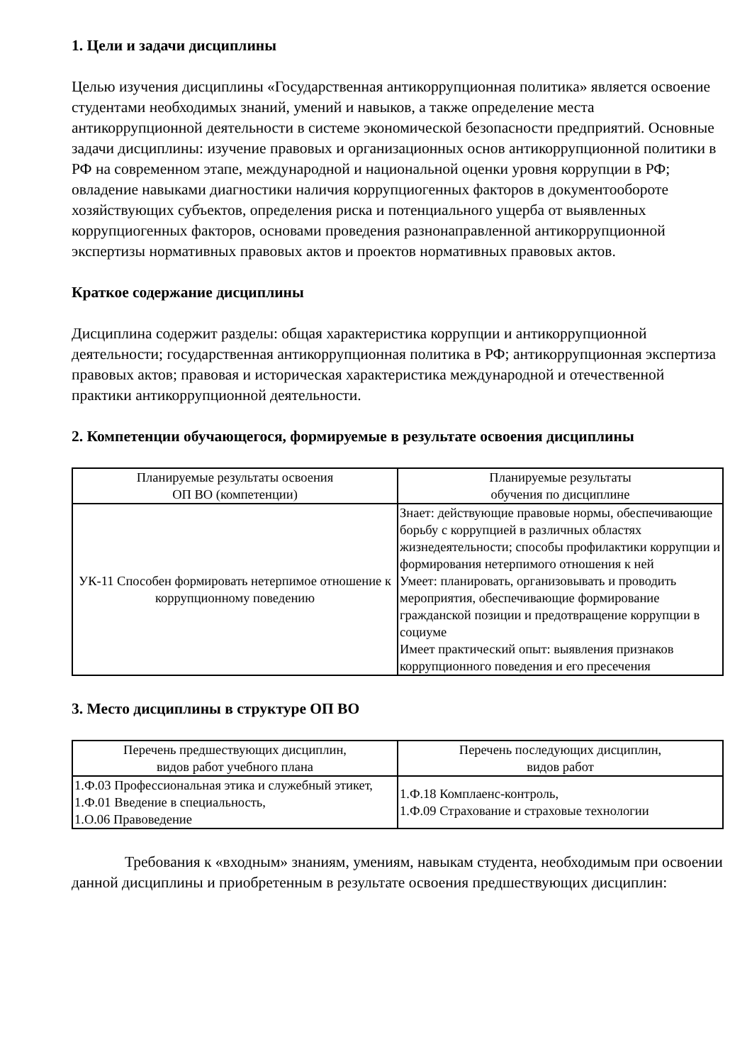1. Цели и задачи дисциплины
Целью изучения дисциплины «Государственная антикоррупционная политика» является освоение студентами необходимых знаний, умений и навыков, а также определение места антикоррупционной деятельности в системе экономической безопасности предприятий. Основные задачи дисциплины: изучение правовых и организационных основ антикоррупционной политики в РФ на современном этапе, международной и национальной оценки уровня коррупции в РФ; овладение навыками диагностики наличия коррупциогенных факторов в документообороте хозяйствующих субъектов, определения риска и потенциального ущерба от выявленных коррупциогенных факторов, основами проведения разнонаправленной антикоррупционной экспертизы нормативных правовых актов и проектов нормативных правовых актов.
Краткое содержание дисциплины
Дисциплина содержит разделы: общая характеристика коррупции и антикоррупционной деятельности; государственная антикоррупционная политика в РФ; антикоррупционная экспертиза правовых актов; правовая и историческая характеристика международной и отечественной практики антикоррупционной деятельности.
2. Компетенции обучающегося, формируемые в результате освоения дисциплины
| Планируемые результаты освоения ОП ВО (компетенции) | Планируемые результаты обучения по дисциплине |
| --- | --- |
| УК-11 Способен формировать нетерпимое отношение к коррупционному поведению | Знает: действующие правовые нормы, обеспечивающие борьбу с коррупцией в различных областях жизнедеятельности; способы профилактики коррупции и формирования нетерпимого отношения к ней Умеет: планировать, организовывать и проводить мероприятия, обеспечивающие формирование гражданской позиции и предотвращение коррупции в социуме Имеет практический опыт: выявления признаков коррупционного поведения и его пресечения |
3. Место дисциплины в структуре ОП ВО
| Перечень предшествующих дисциплин, видов работ учебного плана | Перечень последующих дисциплин, видов работ |
| --- | --- |
| 1.Ф.03 Профессиональная этика и служебный этикет, 1.Ф.01 Введение в специальность, 1.О.06 Правоведение | 1.Ф.18 Комплаенс-контроль, 1.Ф.09 Страхование и страховые технологии |
Требования к «входным» знаниям, умениям, навыкам студента, необходимым при освоении данной дисциплины и приобретенным в результате освоения предшествующих дисциплин: